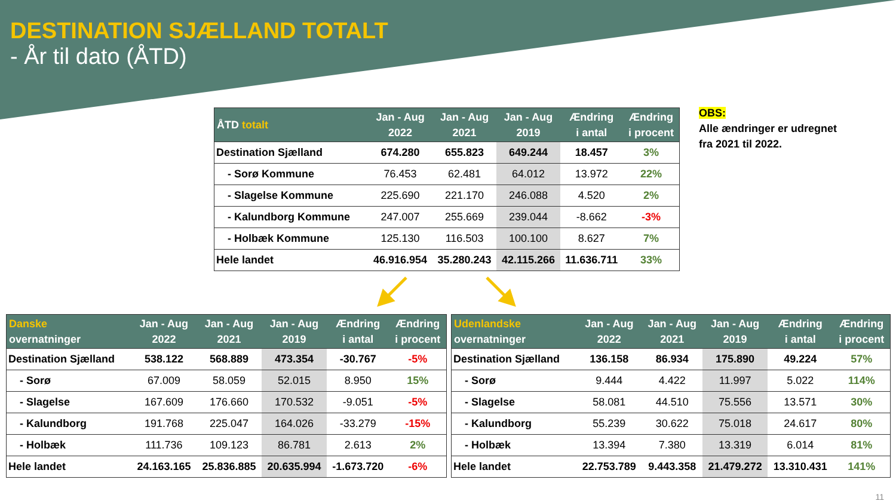DESTINATION SJÆLLAND TOTALT
- År til dato (ÅTD)
| ÅTD totalt | Jan - Aug 2022 | Jan - Aug 2021 | Jan - Aug 2019 | Ændring i antal | Ændring i procent |
| --- | --- | --- | --- | --- | --- |
| Destination Sjælland | 674.280 | 655.823 | 649.244 | 18.457 | 3% |
| - Sorø Kommune | 76.453 | 62.481 | 64.012 | 13.972 | 22% |
| - Slagelse Kommune | 225.690 | 221.170 | 246.088 | 4.520 | 2% |
| - Kalundborg Kommune | 247.007 | 255.669 | 239.044 | -8.662 | -3% |
| - Holbæk Kommune | 125.130 | 116.503 | 100.100 | 8.627 | 7% |
| Hele landet | 46.916.954 | 35.280.243 | 42.115.266 | 11.636.711 | 33% |
OBS:
Alle ændringer er udregnet
fra 2021 til 2022.
| Danske overnatninger | Jan - Aug 2022 | Jan - Aug 2021 | Jan - Aug 2019 | Ændring i antal | Ændring i procent |
| --- | --- | --- | --- | --- | --- |
| Destination Sjælland | 538.122 | 568.889 | 473.354 | -30.767 | -5% |
| - Sorø | 67.009 | 58.059 | 52.015 | 8.950 | 15% |
| - Slagelse | 167.609 | 176.660 | 170.532 | -9.051 | -5% |
| - Kalundborg | 191.768 | 225.047 | 164.026 | -33.279 | -15% |
| - Holbæk | 111.736 | 109.123 | 86.781 | 2.613 | 2% |
| Hele landet | 24.163.165 | 25.836.885 | 20.635.994 | -1.673.720 | -6% |
| Udenlandske overnatninger | Jan - Aug 2022 | Jan - Aug 2021 | Jan - Aug 2019 | Ændring i antal | Ændring i procent |
| --- | --- | --- | --- | --- | --- |
| Destination Sjælland | 136.158 | 86.934 | 175.890 | 49.224 | 57% |
| - Sorø | 9.444 | 4.422 | 11.997 | 5.022 | 114% |
| - Slagelse | 58.081 | 44.510 | 75.556 | 13.571 | 30% |
| - Kalundborg | 55.239 | 30.622 | 75.018 | 24.617 | 80% |
| - Holbæk | 13.394 | 7.380 | 13.319 | 6.014 | 81% |
| Hele landet | 22.753.789 | 9.443.358 | 21.479.272 | 13.310.431 | 141% |
11